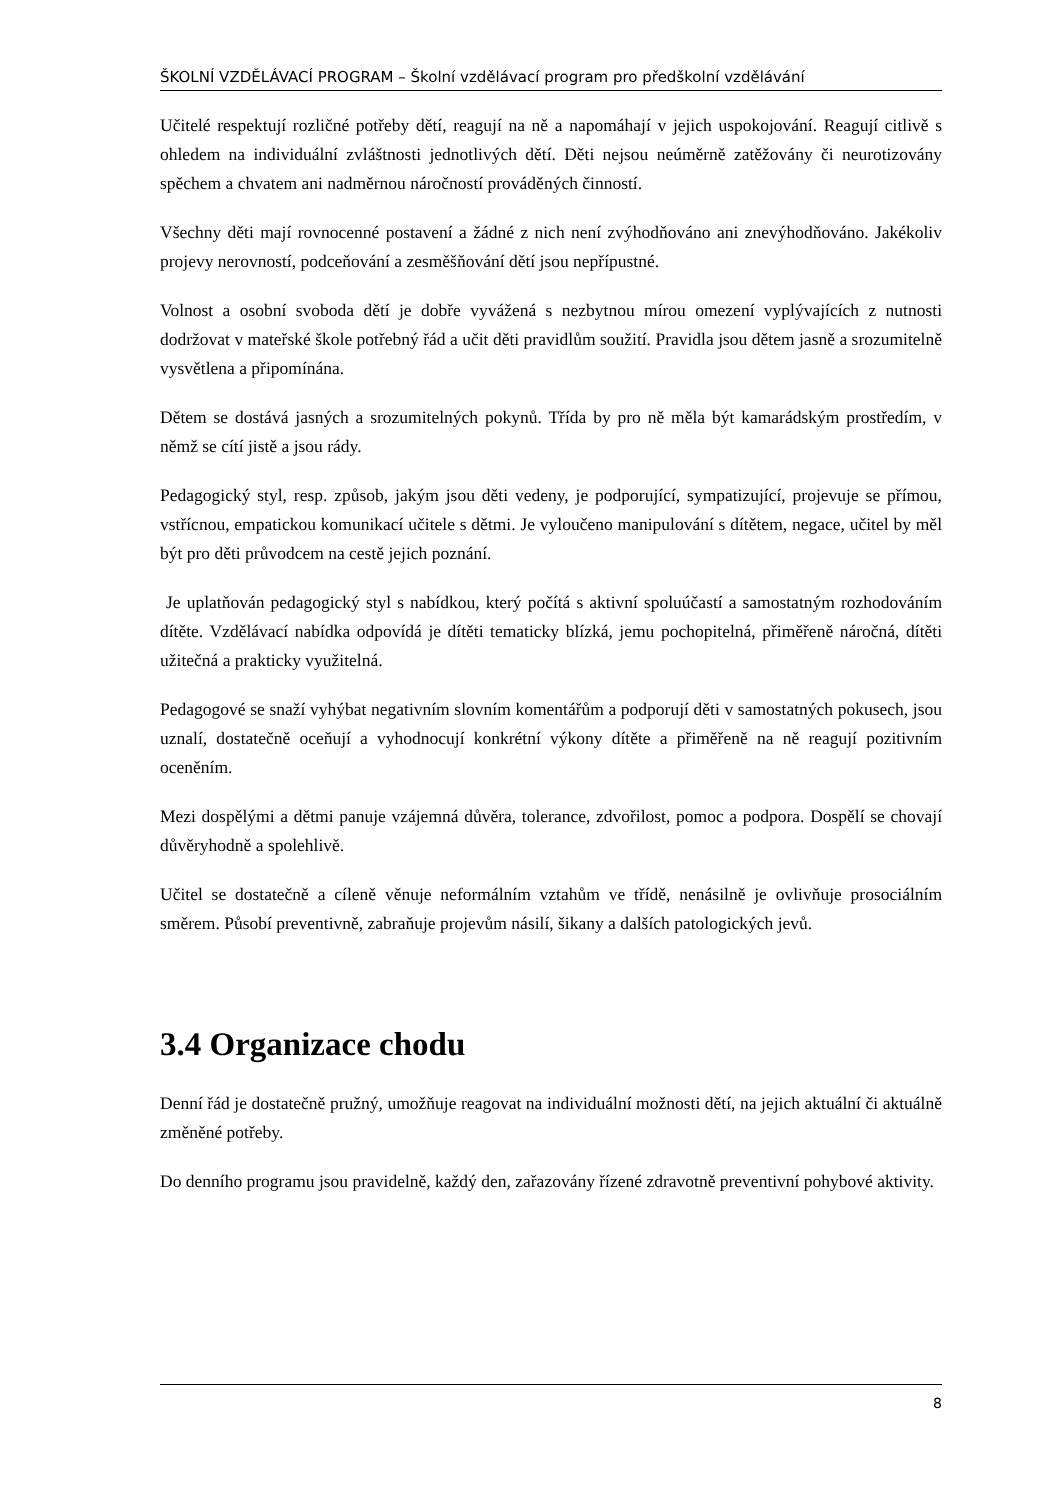ŠKOLNÍ VZDĚLÁVACÍ PROGRAM – Školní vzdělávací program pro předškolní vzdělávání
Učitelé respektují rozličné potřeby dětí, reagují na ně a napomáhají v jejich uspokojování. Reagují citlivě s ohledem na individuální zvláštnosti jednotlivých dětí. Děti nejsou neúměrně zatěžovány či neurotizovány spěchem a chvatem ani nadměrnou náročností prováděných činností.
Všechny děti mají rovnocenné postavení a žádné z nich není zvýhodňováno ani znevýhodňováno. Jakékoliv projevy nerovností, podceňování a zesměšňování dětí jsou nepřípustné.
Volnost a osobní svoboda dětí je dobře vyvážená s nezbytnou mírou omezení vyplývajících z nutnosti dodržovat v mateřské škole potřebný řád a učit děti pravidlům soužití. Pravidla jsou dětem jasně a srozumitelně vysvětlena a připomínána.
Dětem se dostává jasných a srozumitelných pokynů. Třída by pro ně měla být kamarádským prostředím, v němž se cítí jistě a jsou rády.
Pedagogický styl, resp. způsob, jakým jsou děti vedeny, je podporující, sympatizující, projevuje se přímou, vstřícnou, empatickou komunikací učitele s dětmi. Je vyloučeno manipulování s dítětem, negace, učitel by měl být pro děti průvodcem na cestě jejich poznání.
Je uplatňován pedagogický styl s nabídkou, který počítá s aktivní spoluúčastí a samostatným rozhodováním dítěte. Vzdělávací nabídka odpovídá je dítěti tematicky blízká, jemu pochopitelná, přiměřeně náročná, dítěti užitečná a prakticky využitelná.
Pedagogové se snaží vyhýbat negativním slovním komentářům a podporují děti v samostatných pokusech, jsou uznalí, dostatečně oceňují a vyhodnocují konkrétní výkony dítěte a přiměřeně na ně reagují pozitivním oceněním.
Mezi dospělými a dětmi panuje vzájemná důvěra, tolerance, zdvořilost, pomoc a podpora. Dospělí se chovají důvěryhodně a spolehlivě.
Učitel se dostatečně a cíleně věnuje neformálním vztahům ve třídě, nenásilně je ovlivňuje prosociálním směrem. Působí preventivně, zabraňuje projevům násilí, šikany a dalších patologických jevů.
3.4 Organizace chodu
Denní řád je dostatečně pružný, umožňuje reagovat na individuální možnosti dětí, na jejich aktuální či aktuálně změněné potřeby.
Do denního programu jsou pravidelně, každý den, zařazovány řízené zdravotně preventivní pohybové aktivity.
8